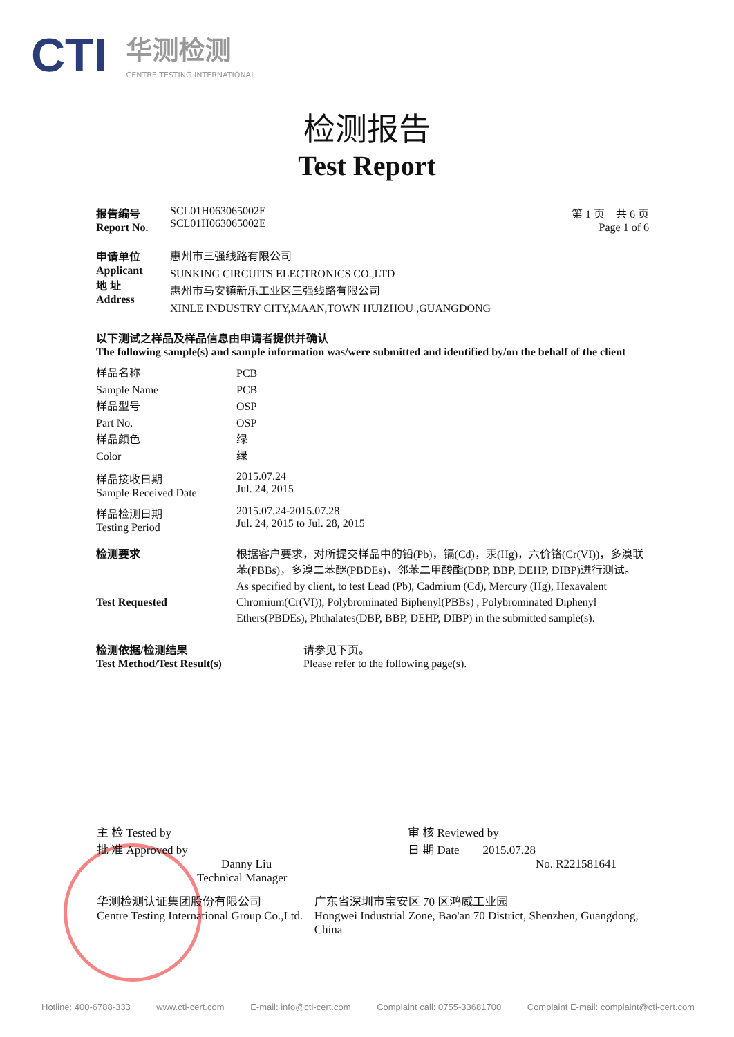CTI
华测检测
CENTRE TESTING INTERNATIONAL
检测报告
Test Report
报告编号
Report No.
SCL01H063065002E
SCL01H063065002E
第 1 页 共 6 页
Page 1 of 6
申请单位
Applicant
地 址
Address
惠州市三强线路有限公司
SUNKING CIRCUITS ELECTRONICS CO.,LTD
惠州市马安镇新乐工业区三强线路有限公司
XINLE INDUSTRY CITY,MAAN,TOWN HUIZHOU ,GUANGDONG
以下测试之样品及样品信息由申请者提供并确认
The following sample(s) and sample information was/were submitted and identified by/on the behalf of the client
样品名称
Sample Name
样品型号
Part No.
样品颜色
Color
PCB
PCB
OSP
OSP
绿
绿
样品接收日期
Sample Received Date
2015.07.24
Jul. 24, 2015
样品检测日期
Testing Period
2015.07.24-2015.07.28
Jul. 24, 2015 to Jul. 28, 2015
检测要求
Test Requested
根据客户要求，对所提交样品中的铅(Pb)，镉(Cd)，汞(Hg)，六价铬(Cr(VI))，多溴联苯(PBBs)，多溴二苯醚(PBDEs)，邻苯二甲酸酯(DBP, BBP, DEHP, DIBP)进行测试。
As specified by client, to test Lead (Pb), Cadmium (Cd), Mercury (Hg), Hexavalent Chromium(Cr(VI)), Polybrominated Biphenyl(PBBs) , Polybrominated Diphenyl Ethers(PBDEs), Phthalates(DBP, BBP, DEHP, DIBP) in the submitted sample(s).
检测依据/检测结果
Test Method/Test Result(s)
请参见下页。
Please refer to the following page(s).
主 检 Tested by
批 准 Approved by
Danny Liu
Technical Manager
审 核 Reviewed by
日 期 Date 2015.07.28
No. R221581641
华测检测认证集团股份有限公司
Centre Testing International Group Co.,Ltd.
广东省深圳市宝安区 70 区鸿威工业园
Hongwei Industrial Zone, Bao'an 70 District, Shenzhen, Guangdong, China
Hotline: 400-6788-333 www.cti-cert.com E-mail: info@cti-cert.com Complaint call: 0755-33681700 Complaint E-mail: complaint@cti-cert.com